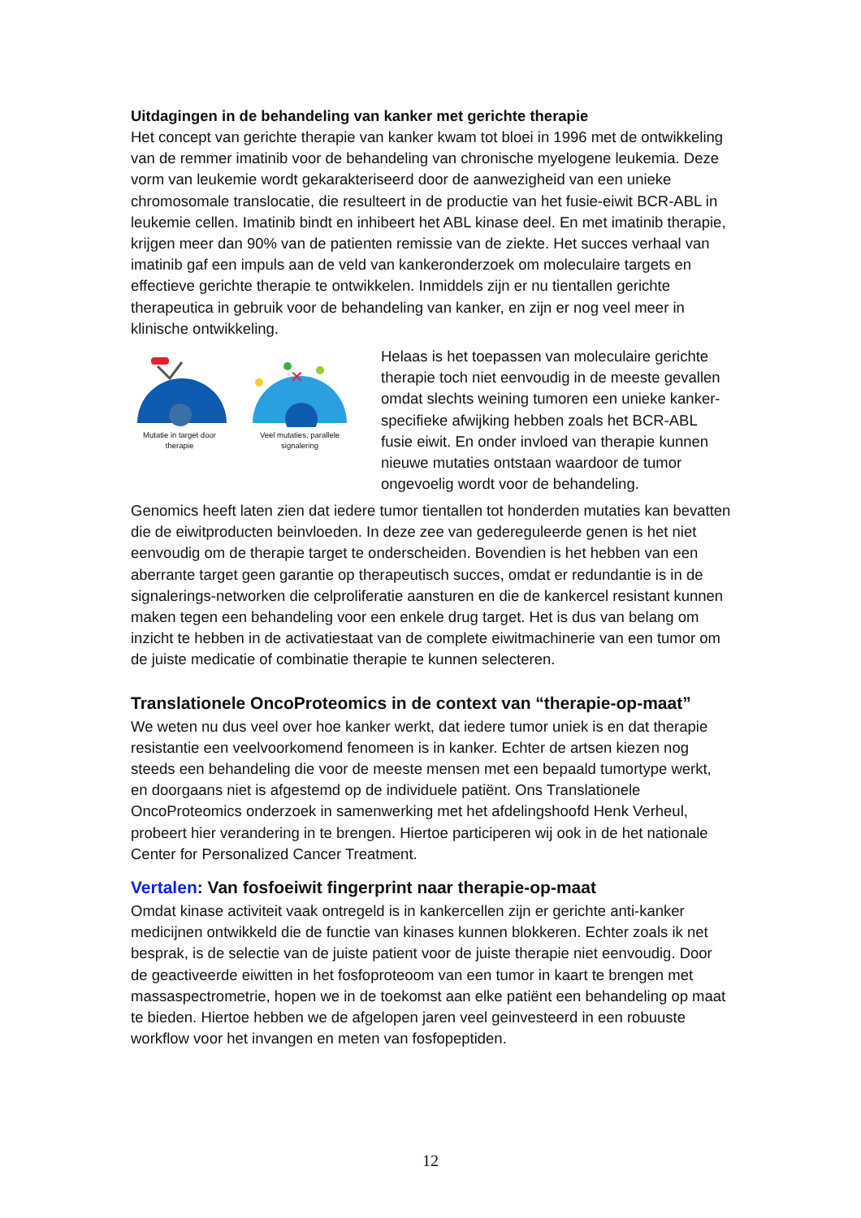Uitdagingen in de behandeling van kanker met gerichte therapie
Het concept van gerichte therapie van kanker kwam tot bloei in 1996 met de ontwikkeling van de remmer imatinib voor de behandeling van chronische myelogene leukemia. Deze vorm van leukemie wordt gekarakteriseerd door de aanwezigheid van een unieke chromosomale translocatie, die resulteert in de productie van het fusie-eiwit BCR-ABL in leukemie cellen. Imatinib bindt en inhibeert het ABL kinase deel. En met imatinib therapie, krijgen meer dan 90% van de patienten remissie van de ziekte. Het succes verhaal van imatinib gaf een impuls aan de veld van kankeronderzoek om moleculaire targets en effectieve gerichte therapie te ontwikkelen. Inmiddels zijn er nu tientallen gerichte therapeutica in gebruik voor de behandeling van kanker, en zijn er nog veel meer in klinische ontwikkeling.
Mutatie in target door therapie
✕
Veel mutaties, parallele signalering
Helaas is het toepassen van moleculaire gerichte therapie toch niet eenvoudig in de meeste gevallen omdat slechts weining tumoren een unieke kanker-specifieke afwijking hebben zoals het BCR-ABL fusie eiwit. En onder invloed van therapie kunnen nieuwe mutaties ontstaan waardoor de tumor ongevoelig wordt voor de behandeling.
Genomics heeft laten zien dat iedere tumor tientallen tot honderden mutaties kan bevatten die de eiwitproducten beinvloeden. In deze zee van gedereguleerde genen is het niet eenvoudig om de therapie target te onderscheiden. Bovendien is het hebben van een aberrante target geen garantie op therapeutisch succes, omdat er redundantie is in de signalerings-networken die celproliferatie aansturen en die de kankercel resistant kunnen maken tegen een behandeling voor een enkele drug target. Het is dus van belang om inzicht te hebben in de activatiestaat van de complete eiwitmachinerie van een tumor om de juiste medicatie of combinatie therapie te kunnen selecteren.
Translationele OncoProteomics in de context van “therapie-op-maat”
We weten nu dus veel over hoe kanker werkt, dat iedere tumor uniek is en dat therapie resistantie een veelvoorkomend fenomeen is in kanker. Echter de artsen kiezen nog steeds een behandeling die voor de meeste mensen met een bepaald tumortype werkt, en doorgaans niet is afgestemd op de individuele patiënt. Ons Translationele OncoProteomics onderzoek in samenwerking met het afdelingshoofd Henk Verheul, probeert hier verandering in te brengen. Hiertoe participeren wij ook in de het nationale Center for Personalized Cancer Treatment.
Vertalen: Van fosfoeiwit fingerprint naar therapie-op-maat
Omdat kinase activiteit vaak ontregeld is in kankercellen zijn er gerichte anti-kanker medicijnen ontwikkeld die de functie van kinases kunnen blokkeren. Echter zoals ik net besprak, is de selectie van de juiste patient voor de juiste therapie niet eenvoudig. Door de geactiveerde eiwitten in het fosfoproteoom van een tumor in kaart te brengen met massaspectrometrie, hopen we in de toekomst aan elke patiënt een behandeling op maat te bieden. Hiertoe hebben we de afgelopen jaren veel geinvesteerd in een robuuste workflow voor het invangen en meten van fosfopeptiden.
12